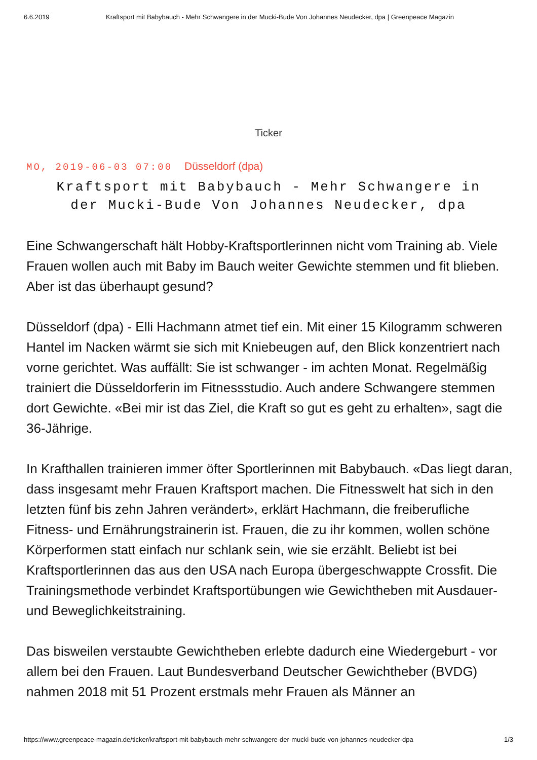6.6.2019 Kraftsport mit Babybauch - Mehr Schwangere in der Mucki-Bude Von Johannes Neudecker, dpa | Greenpeace Magazin
Ticker
MO, 2019-06-03 07:00 Düsseldorf (dpa)
Kraftsport mit Babybauch - Mehr Schwangere in der Mucki-Bude Von Johannes Neudecker, dpa
Eine Schwangerschaft hält Hobby-Kraftsportlerinnen nicht vom Training ab. Viele Frauen wollen auch mit Baby im Bauch weiter Gewichte stemmen und fit blieben. Aber ist das überhaupt gesund?
Düsseldorf (dpa) - Elli Hachmann atmet tief ein. Mit einer 15 Kilogramm schweren Hantel im Nacken wärmt sie sich mit Kniebeugen auf, den Blick konzentriert nach vorne gerichtet. Was auffällt: Sie ist schwanger - im achten Monat. Regelmäßig trainiert die Düsseldorferin im Fitnessstudio. Auch andere Schwangere stemmen dort Gewichte. «Bei mir ist das Ziel, die Kraft so gut es geht zu erhalten», sagt die 36-Jährige.
In Krafthallen trainieren immer öfter Sportlerinnen mit Babybauch. «Das liegt daran, dass insgesamt mehr Frauen Kraftsport machen. Die Fitnesswelt hat sich in den letzten fünf bis zehn Jahren verändert», erklärt Hachmann, die freiberufliche Fitness- und Ernährungstrainerin ist. Frauen, die zu ihr kommen, wollen schöne Körperformen statt einfach nur schlank sein, wie sie erzählt. Beliebt ist bei Kraftsportlerinnen das aus den USA nach Europa übergeschwappte Crossfit. Die Trainingsmethode verbindet Kraftsportübungen wie Gewichtheben mit Ausdauer- und Beweglichkeitstraining.
Das bisweilen verstaubte Gewichtheben erlebte dadurch eine Wiedergeburt - vor allem bei den Frauen. Laut Bundesverband Deutscher Gewichtheber (BVDG) nahmen 2018 mit 51 Prozent erstmals mehr Frauen als Männer an
https://www.greenpeace-magazin.de/ticker/kraftsport-mit-babybauch-mehr-schwangere-der-mucki-bude-von-johannes-neudecker-dpa 1/3